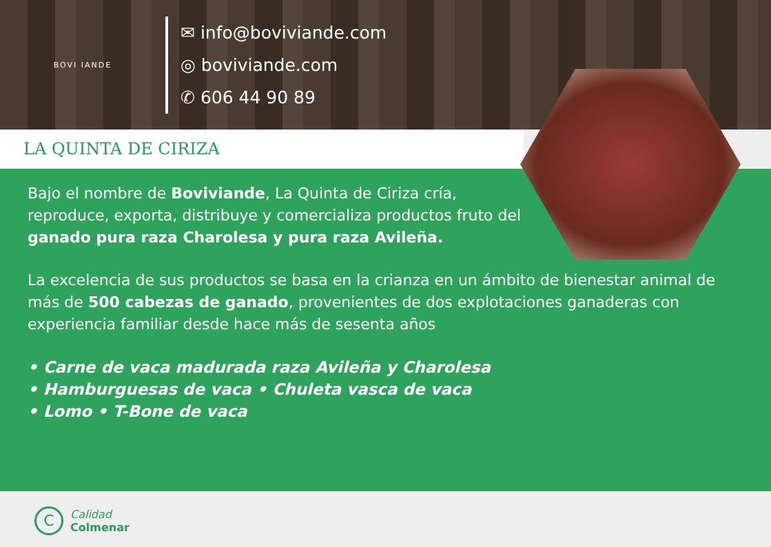BOVI IANDE
✉ info@boviviande.com
◎ boviviande.com
✆ 606 44 90 89
LA QUINTA DE CIRIZA
Bajo el nombre de Boviviande, La Quinta de Ciriza cría, reproduce, exporta, distribuye y comercializa productos fruto del ganado pura raza Charolesa y pura raza Avileña.
La excelencia de sus productos se basa en la crianza en un ámbito de bienestar animal de más de 500 cabezas de ganado, provenientes de dos explotaciones ganaderas con experiencia familiar desde hace más de sesenta años
• Carne de vaca madurada raza Avileña y Charolesa
• Hamburguesas de vaca • Chuleta vasca de vaca
• Lomo • T-Bone de vaca
C
Calidad
Colmenar